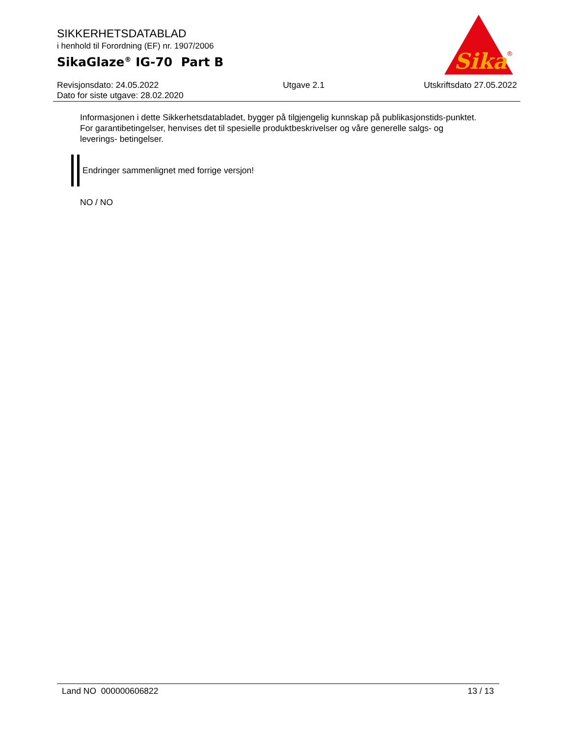SIKKERHETSDATABLAD
i henhold til Forordning (EF) nr. 1907/2006
SikaGlaze<sup>®</sup> IG-70 Part B
Sika
®
Revisjonsdato: 24.05.2022
Dato for siste utgave: 28.02.2020
Utgave 2.1 Utskriftsdato 27.05.2022
Informasjonen i dette Sikkerhetsdatabladet, bygger på tilgjengelig kunnskap på publikasjonstids-punktet. For garantibetingelser, henvises det til spesielle produktbeskrivelser og våre generelle salgs- og leverings- betingelser.
Endringer sammenlignet med forrige versjon!
NO / NO
Land NO 000000606822 13 / 13